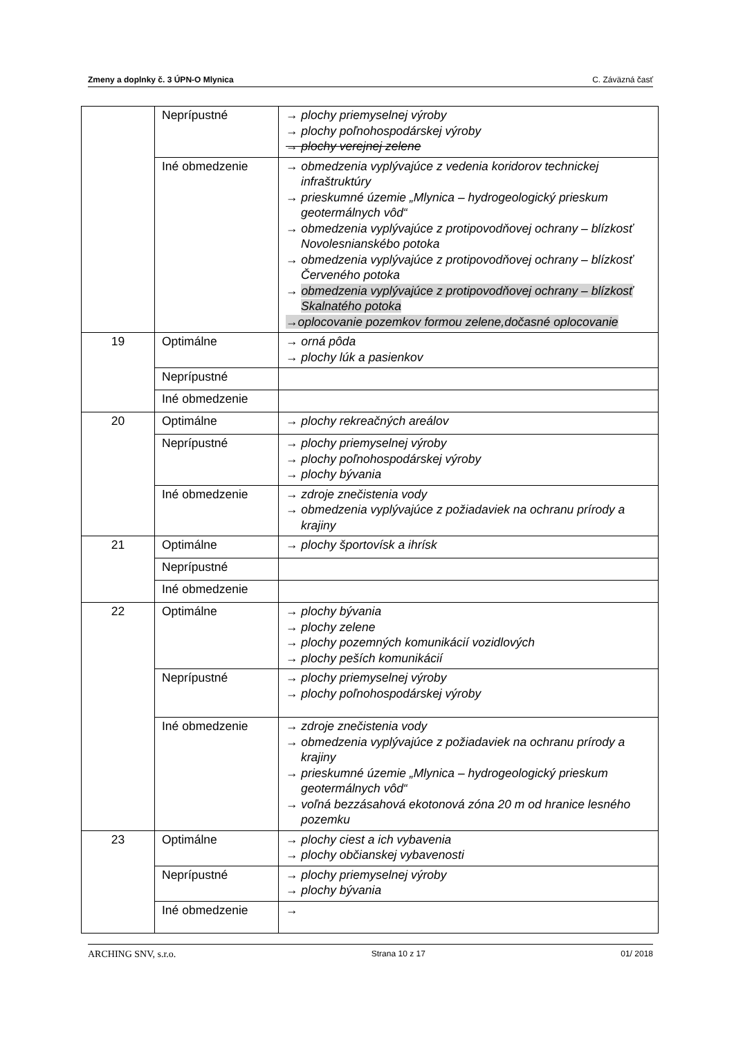Zmeny a doplnky č. 3 ÚPN-O Mlynica C. Záväzná časť
| | Neprípustné | → plochy priemyselnej výroby → plochy poľnohospodárskej výroby → plochy verejnej zelene |
| | Iné obmedzenie | → obmedzenia vyplývajúce z vedenia koridorov technickej infraštruktúry → prieskumné územie „Mlynica – hydrogeologický prieskum geotermálnych vôd“ → obmedzenia vyplývajúce z protipovodňovej ochrany – blízkosť Novolesnianskébo potoka → obmedzenia vyplývajúce z protipovodňovej ochrany – blízkosť Červeného potoka → obmedzenia vyplývajúce z protipovodňovej ochrany – blízkosť Skalnatého potoka →oplocovanie pozemkov formou zelene,dočasné oplocovanie |
| 19 | Optimálne | → orná pôda → plochy lúk a pasienkov |
| | Neprípustné | |
| | Iné obmedzenie | |
| 20 | Optimálne | → plochy rekreačných areálov |
| | Neprípustné | → plochy priemyselnej výroby → plochy poľnohospodárskej výroby → plochy bývania |
| | Iné obmedzenie | → zdroje znečistenia vody → obmedzenia vyplývajúce z požiadaviek na ochranu prírody a krajiny |
| 21 | Optimálne | → plochy športovísk a ihrísk |
| | Neprípustné | |
| | Iné obmedzenie | |
| 22 | Optimálne | → plochy bývania → plochy zelene → plochy pozemných komunikácií vozidlových → plochy peších komunikácií |
| | Neprípustné | → plochy priemyselnej výroby → plochy poľnohospodárskej výroby |
| | Iné obmedzenie | → zdroje znečistenia vody → obmedzenia vyplývajúce z požiadaviek na ochranu prírody a krajiny → prieskumné územie „Mlynica – hydrogeologický prieskum geotermálnych vôd“ → voľná bezzásahová ekotonová zóna 20 m od hranice lesného pozemku |
| 23 | Optimálne | → plochy ciest a ich vybavenia → plochy občianskej vybavenosti |
| | Neprípustné | → plochy priemyselnej výroby → plochy bývania |
| | Iné obmedzenie | → |
ARCHING SNV, s.r.o. Strana 10 z 17 01/ 2018